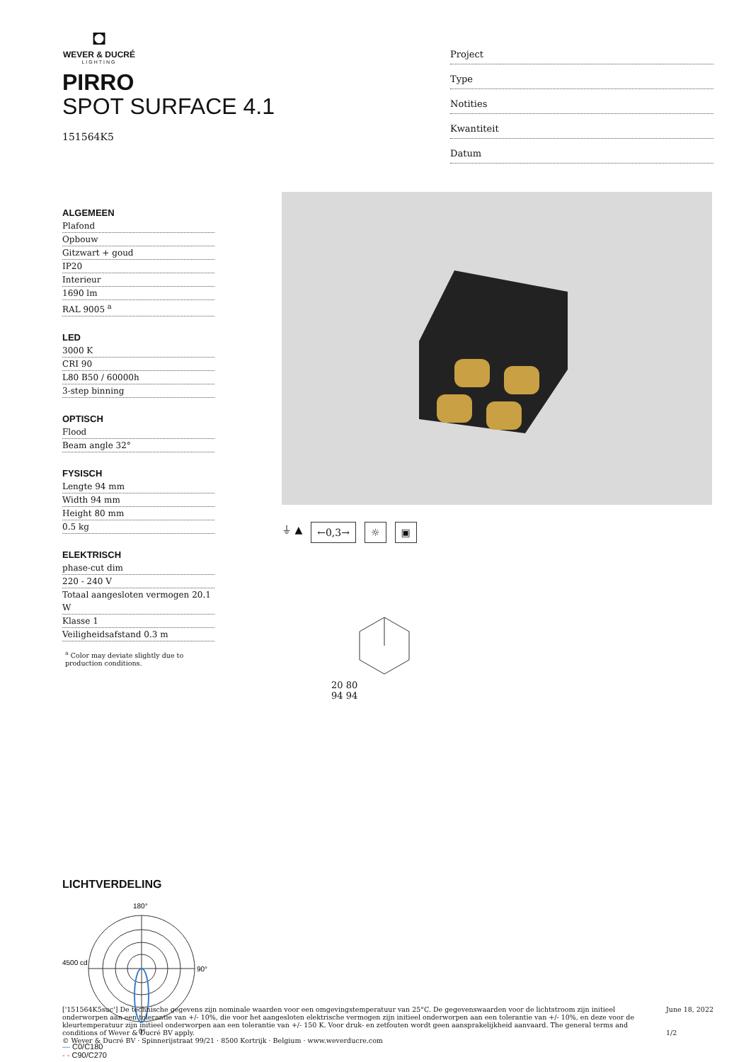◘
WEVER & DUCRÉ
LIGHTING
PIRRO
SPOT SURFACE 4.1
151564K5
Project
Type
Notities
Kwantiteit
Datum
ALGEMEEN
Plafond
Opbouw
Gitzwart + goud
IP20
Interieur
1690 lm
RAL 9005 <sup>a</sup>
LED
3000 K
CRI 90
L80 B50 / 60000h
3-step binning
OPTISCH
Flood
Beam angle 32°
FYSISCH
Lengte 94 mm
Width 94 mm
Height 80 mm
0.5 kg
ELEKTRISCH
phase-cut dim
220 - 240 V
Totaal aangesloten vermogen 20.1 W
Klasse 1
Veiligheidsafstand 0.3 m
<sup>a</sup> Color may deviate slightly due to production conditions.
⏚ ▲ ←0,3→ ☼ ▣
20 80
94 94
LICHTVERDELING
180°
90°
0°
4500 cd
— C0/C180
- - C90/C270
['151564K5suc'] De technische gegevens zijn nominale waarden voor een omgevingstemperatuur van 25°C. De gegevenswaarden voor de lichtstroom zijn initieel onderworpen aan een tolerantie van +/- 10%, die voor het aangesloten elektrische vermogen zijn initieel onderworpen aan een tolerantie van +/- 10%, en deze voor de kleurtemperatuur zijn initieel onderworpen aan een tolerantie van +/- 150 K. Voor druk- en zetfouten wordt geen aansprakelijkheid aanvaard. The general terms and conditions of Wever & Ducré BV apply.
© Wever & Ducré BV · Spinnerijstraat 99/21 · 8500 Kortrijk · Belgium · www.weverducre.com
June 18, 2022
1/2